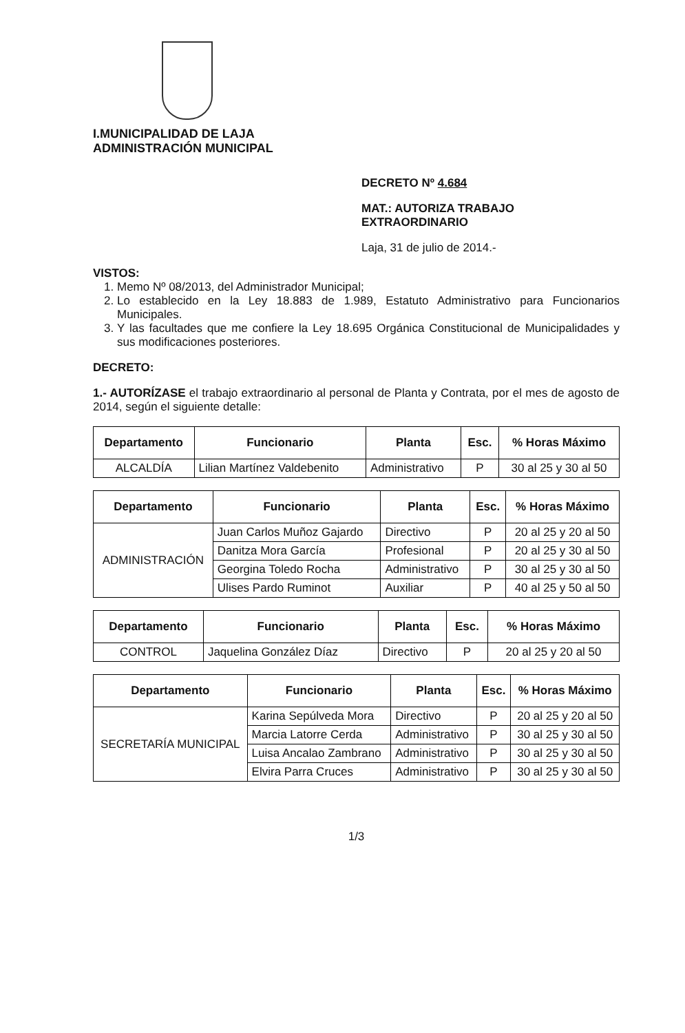I.MUNICIPALIDAD DE LAJA
ADMINISTRACIÓN MUNICIPAL
DECRETO Nº 4.684
MAT.: AUTORIZA TRABAJO
EXTRAORDINARIO
Laja, 31 de julio de 2014.-
VISTOS:
1. Memo Nº 08/2013, del Administrador Municipal;
2. Lo establecido en la Ley 18.883 de 1.989, Estatuto Administrativo para Funcionarios Municipales.
3. Y las facultades que me confiere la Ley 18.695 Orgánica Constitucional de Municipalidades y sus modificaciones posteriores.
DECRETO:
1.- AUTORÍZASE el trabajo extraordinario al personal de Planta y Contrata, por el mes de agosto de 2014, según el siguiente detalle:
| Departamento | Funcionario | Planta | Esc. | % Horas Máximo |
| --- | --- | --- | --- | --- |
| ALCALDÍA | Lilian Martínez Valdebenito | Administrativo | P | 30 al 25 y 30 al 50 |
| Departamento | Funcionario | Planta | Esc. | % Horas Máximo |
| --- | --- | --- | --- | --- |
| ADMINISTRACIÓN | Juan Carlos Muñoz Gajardo | Directivo | P | 20 al 25 y 20 al 50 |
| | Danitza Mora García | Profesional | P | 20 al 25 y 30 al 50 |
| | Georgina Toledo Rocha | Administrativo | P | 30 al 25 y 30 al 50 |
| | Ulises Pardo Ruminot | Auxiliar | P | 40 al 25 y 50 al 50 |
| Departamento | Funcionario | Planta | Esc. | % Horas Máximo |
| --- | --- | --- | --- | --- |
| CONTROL | Jaquelina González Díaz | Directivo | P | 20 al 25 y 20 al 50 |
| Departamento | Funcionario | Planta | Esc. | % Horas Máximo |
| --- | --- | --- | --- | --- |
| SECRETARÍA MUNICIPAL | Karina Sepúlveda Mora | Directivo | P | 20 al 25 y 20 al 50 |
| | Marcia Latorre Cerda | Administrativo | P | 30 al 25 y 30 al 50 |
| | Luisa Ancalao Zambrano | Administrativo | P | 30 al 25 y 30 al 50 |
| | Elvira Parra Cruces | Administrativo | P | 30 al 25 y 30 al 50 |
1/3